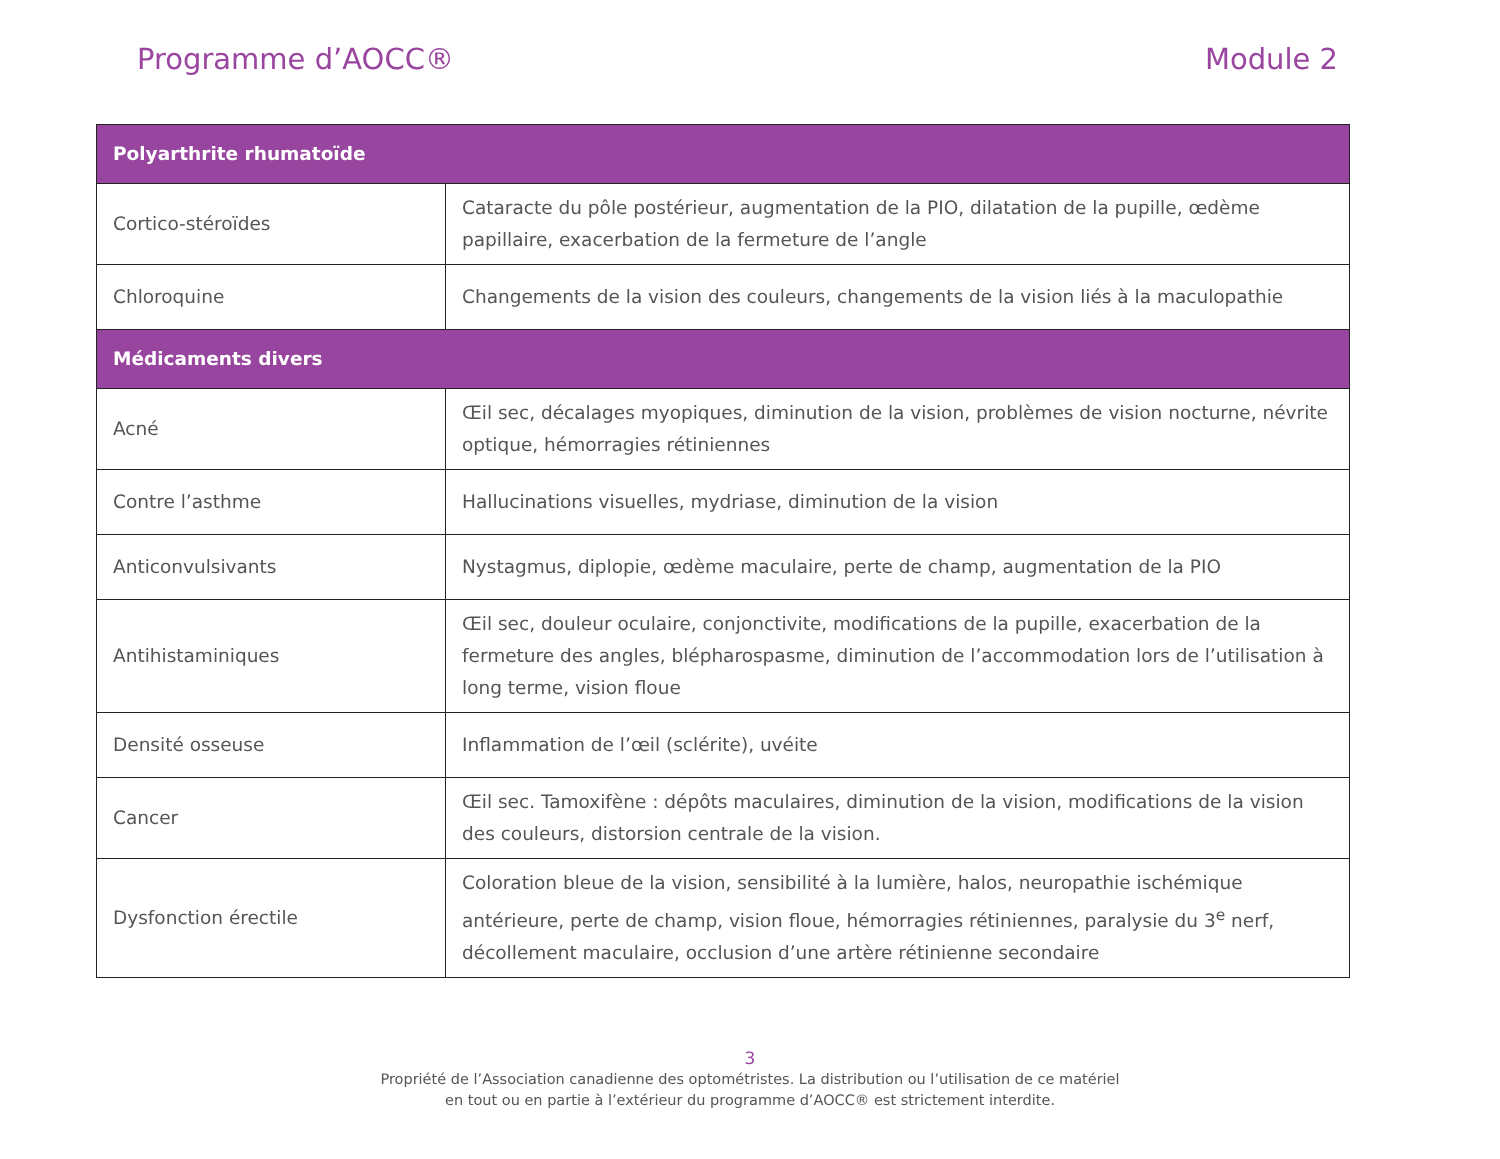Programme d’AOCC® Module 2
| Polyarthrite rhumatoïde | |
| --- | --- |
| Cortico-stéroïdes | Cataracte du pôle postérieur, augmentation de la PIO, dilatation de la pupille, œdème papillaire, exacerbation de la fermeture de l’angle |
| Chloroquine | Changements de la vision des couleurs, changements de la vision liés à la maculopathie |
| Médicaments divers | |
| Acné | Œil sec, décalages myopiques, diminution de la vision, problèmes de vision nocturne, névrite optique, hémorragies rétiniennes |
| Contre l’asthme | Hallucinations visuelles, mydriase, diminution de la vision |
| Anticonvulsivants | Nystagmus, diplopie, œdème maculaire, perte de champ, augmentation de la PIO |
| Antihistaminiques | Œil sec, douleur oculaire, conjonctivite, modifications de la pupille, exacerbation de la fermeture des angles, blépharospasme, diminution de l’accommodation lors de l’utilisation à long terme, vision floue |
| Densité osseuse | Inflammation de l’œil (sclérite), uvéite |
| Cancer | Œil sec. Tamoxifène : dépôts maculaires, diminution de la vision, modifications de la vision des couleurs, distorsion centrale de la vision. |
| Dysfonction érectile | Coloration bleue de la vision, sensibilité à la lumière, halos, neuropathie ischémique antérieure, perte de champ, vision floue, hémorragies rétiniennes, paralysie du 3<sup>e</sup> nerf, décollement maculaire, occlusion d’une artère rétinienne secondaire |
3
Propriété de l’Association canadienne des optométristes. La distribution ou l’utilisation de ce matériel
en tout ou en partie à l’extérieur du programme d’AOCC® est strictement interdite.